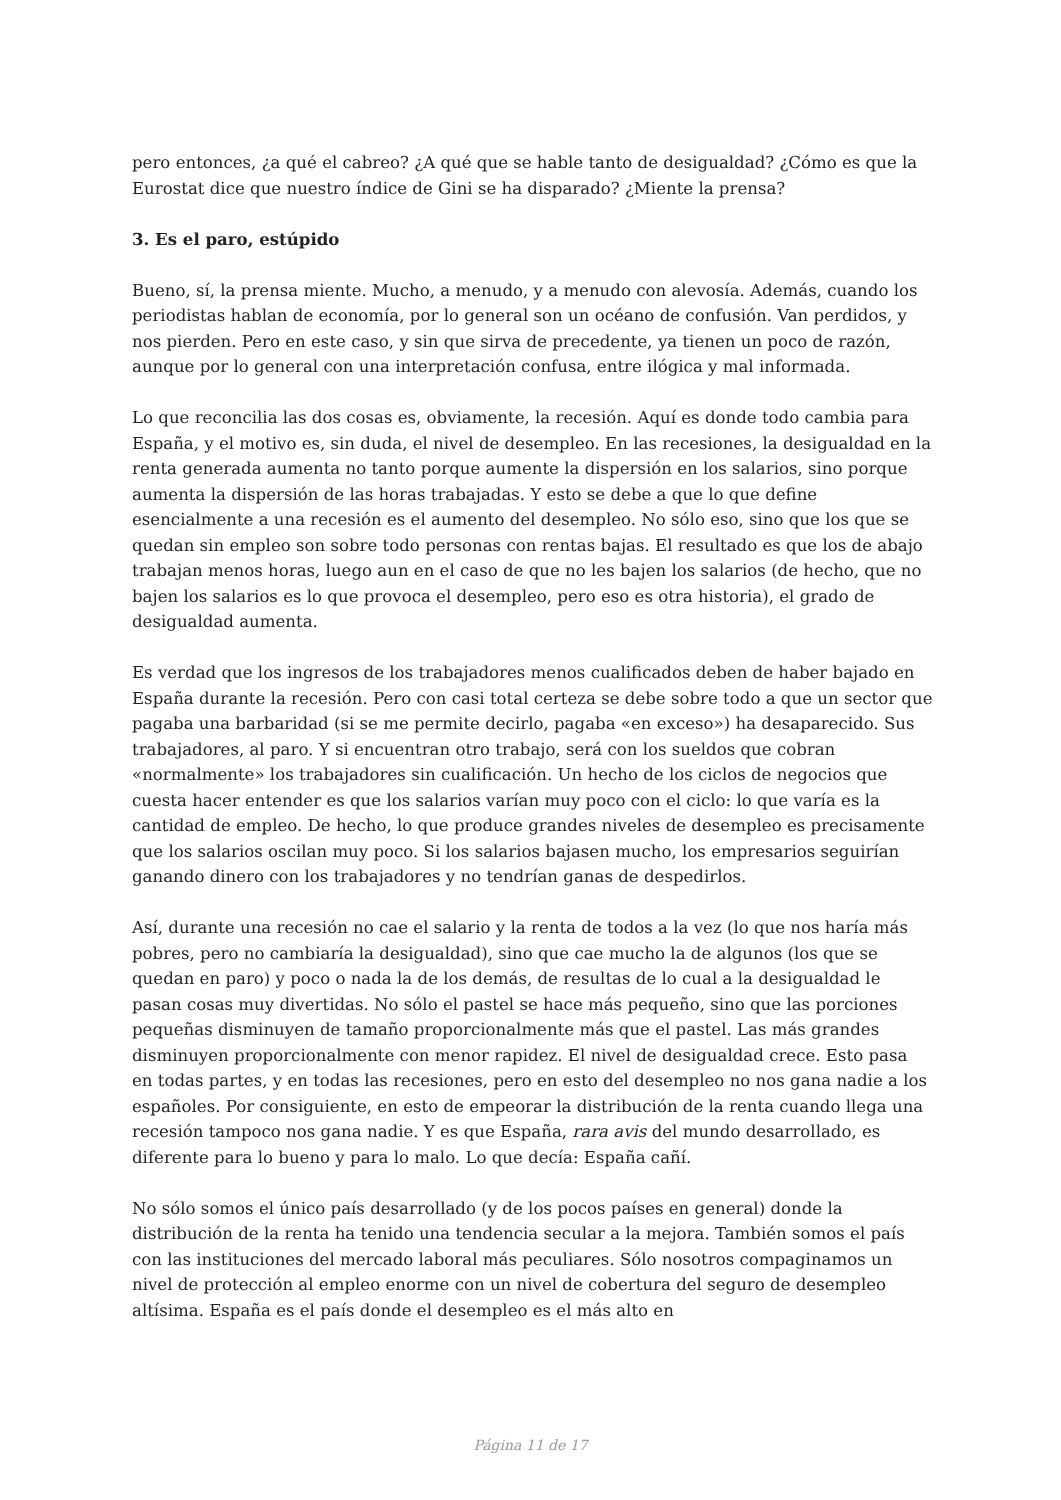pero entonces, ¿a qué el cabreo? ¿A qué que se hable tanto de desigualdad? ¿Cómo es que la Eurostat dice que nuestro índice de Gini se ha disparado? ¿Miente la prensa?
3. Es el paro, estúpido
Bueno, sí, la prensa miente. Mucho, a menudo, y a menudo con alevosía. Además, cuando los periodistas hablan de economía, por lo general son un océano de confusión. Van perdidos, y nos pierden. Pero en este caso, y sin que sirva de precedente, ya tienen un poco de razón, aunque por lo general con una interpretación confusa, entre ilógica y mal informada.
Lo que reconcilia las dos cosas es, obviamente, la recesión. Aquí es donde todo cambia para España, y el motivo es, sin duda, el nivel de desempleo. En las recesiones, la desigualdad en la renta generada aumenta no tanto porque aumente la dispersión en los salarios, sino porque aumenta la dispersión de las horas trabajadas. Y esto se debe a que lo que define esencialmente a una recesión es el aumento del desempleo. No sólo eso, sino que los que se quedan sin empleo son sobre todo personas con rentas bajas. El resultado es que los de abajo trabajan menos horas, luego aun en el caso de que no les bajen los salarios (de hecho, que no bajen los salarios es lo que provoca el desempleo, pero eso es otra historia), el grado de desigualdad aumenta.
Es verdad que los ingresos de los trabajadores menos cualificados deben de haber bajado en España durante la recesión. Pero con casi total certeza se debe sobre todo a que un sector que pagaba una barbaridad (si se me permite decirlo, pagaba «en exceso») ha desaparecido. Sus trabajadores, al paro. Y si encuentran otro trabajo, será con los sueldos que cobran «normalmente» los trabajadores sin cualificación. Un hecho de los ciclos de negocios que cuesta hacer entender es que los salarios varían muy poco con el ciclo: lo que varía es la cantidad de empleo. De hecho, lo que produce grandes niveles de desempleo es precisamente que los salarios oscilan muy poco. Si los salarios bajasen mucho, los empresarios seguirían ganando dinero con los trabajadores y no tendrían ganas de despedirlos.
Así, durante una recesión no cae el salario y la renta de todos a la vez (lo que nos haría más pobres, pero no cambiaría la desigualdad), sino que cae mucho la de algunos (los que se quedan en paro) y poco o nada la de los demás, de resultas de lo cual a la desigualdad le pasan cosas muy divertidas. No sólo el pastel se hace más pequeño, sino que las porciones pequeñas disminuyen de tamaño proporcionalmente más que el pastel. Las más grandes disminuyen proporcionalmente con menor rapidez. El nivel de desigualdad crece. Esto pasa en todas partes, y en todas las recesiones, pero en esto del desempleo no nos gana nadie a los españoles. Por consiguiente, en esto de empeorar la distribución de la renta cuando llega una recesión tampoco nos gana nadie. Y es que España, rara avis del mundo desarrollado, es diferente para lo bueno y para lo malo. Lo que decía: España cañí.
No sólo somos el único país desarrollado (y de los pocos países en general) donde la distribución de la renta ha tenido una tendencia secular a la mejora. También somos el país con las instituciones del mercado laboral más peculiares. Sólo nosotros compaginamos un nivel de protección al empleo enorme con un nivel de cobertura del seguro de desempleo altísima. España es el país donde el desempleo es el más alto en
Página 11 de 17